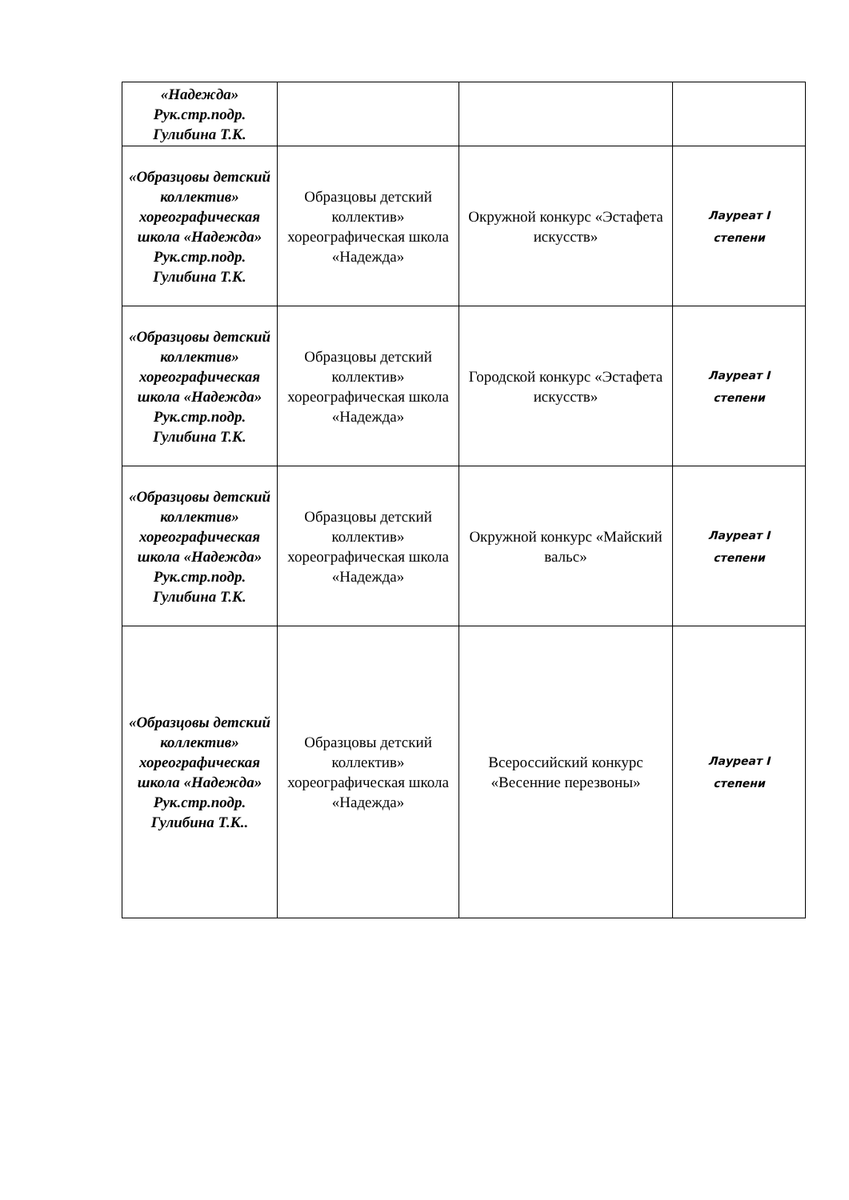| «Надежда» Рук.стр.подр. Гулибина Т.К. | | | |
| «Образцовы детский коллектив» хореографическая школа «Надежда» Рук.стр.подр. Гулибина Т.К. | Образцовы детский коллектив» хореографическая школа «Надежда» | Окружной конкурс «Эстафета искусств» | Лауреат I степени |
| «Образцовы детский коллектив» хореографическая школа «Надежда» Рук.стр.подр. Гулибина Т.К. | Образцовы детский коллектив» хореографическая школа «Надежда» | Городской конкурс «Эстафета искусств» | Лауреат I степени |
| «Образцовы детский коллектив» хореографическая школа «Надежда» Рук.стр.подр. Гулибина Т.К. | Образцовы детский коллектив» хореографическая школа «Надежда» | Окружной конкурс «Майский вальс» | Лауреат I степени |
| «Образцовы детский коллектив» хореографическая школа «Надежда» Рук.стр.подр. Гулибина Т.К.. | Образцовы детский коллектив» хореографическая школа «Надежда» | Всероссийский конкурс «Весенние перезвоны» | Лауреат I степени |